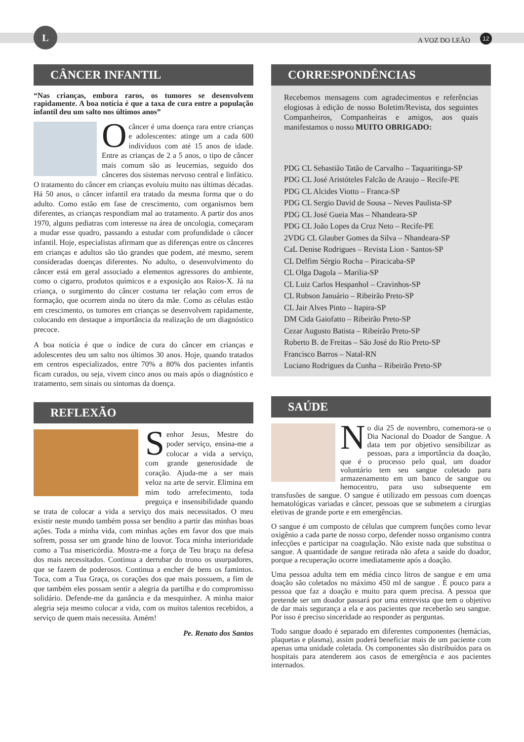L
A VOZ DO LEÃO 12
CÂNCER INFANTIL
“Nas crianças, embora raros, os tumores se desenvolvem rapidamente. A boa notícia é que a taxa de cura entre a população infantil deu um salto nos últimos anos”
O câncer é uma doença rara entre crianças e adolescentes: atinge um a cada 600 indivíduos com até 15 anos de idade. Entre as crianças de 2 a 5 anos, o tipo de câncer mais comum são as leucemias, seguido dos cânceres dos sistemas nervoso central e linfático. O tratamento do câncer em crianças evoluiu muito nas últimas décadas. Há 50 anos, o câncer infantil era tratado da mesma forma que o do adulto. Como estão em fase de crescimento, com organismos bem diferentes, as crianças respondiam mal ao tratamento. A partir dos anos 1970, alguns pediatras com interesse na área de oncologia, começaram a mudar esse quadro, passando a estudar com profundidade o câncer infantil. Hoje, especialistas afirmam que as diferenças entre os cânceres em crianças e adultos são tão grandes que podem, até mesmo, serem consideradas doenças diferentes. No adulto, o desenvolvimento do câncer está em geral associado a elementos agressores do ambiente, como o cigarro, produtos químicos e a exposição aos Raios-X. Já na criança, o surgimento do câncer costuma ter relação com erros de formação, que ocorrem ainda no útero da mãe. Como as células estão em crescimento, os tumores em crianças se desenvolvem rapidamente, colocando em destaque a importância da realização de um diagnóstico precoce.
A boa notícia é que o índice de cura do câncer em crianças e adolescentes deu um salto nos últimos 30 anos. Hoje, quando tratados em centros especializados, entre 70% a 80% dos pacientes infantis ficam curados, ou seja, vivem cinco anos ou mais após o diagnóstico e tratamento, sem sinais ou sintomas da doença.
REFLEXÃO
Senhor Jesus, Mestre do poder serviço, ensina-me a colocar a vida a serviço, com grande generosidade de coração. Ajuda-me a ser mais veloz na arte de servir. Elimina em mim todo arrefecimento, toda preguiça e insensibilidade quando se trata de colocar a vida a serviço dos mais necessitados. O meu existir neste mundo também possa ser bendito a partir das minhas boas ações. Toda a minha vida, com minhas ações em favor dos que mais sofrem, possa ser um grande hino de louvor. Toca minha interioridade como a Tua misericórdia. Mostra-me a força de Teu braço na defesa dos mais necessitados. Continua a derrubar do trono os usurpadores, que se fazem de poderosos. Continua a encher de bens os famintos. Toca, com a Tua Graça, os corações dos que mais possuem, a fim de que também eles possam sentir a alegria da partilha e do compromisso solidário. Defende-me da ganância e da mesquinhez. A minha maior alegria seja mesmo colocar a vida, com os muitos talentos recebidos, a serviço de quem mais necessita. Amém!
Pe. Renato dos Santos
CORRESPONDÊNCIAS
Recebemos mensagens com agradecimentos e referências elogiosas à edição de nosso Boletim/Revista, dos seguintes Companheiros, Companheiras e amigos, aos quais manifestamos o nosso MUITO OBRIGADO:
PDG CL Sebastião Tatão de Carvalho – Taquaritinga-SP
PDG CL José Aristóteles Falcão de Araujo – Recife-PE
PDG CL Alcides Viotto – Franca-SP
PDG CL Sergio David de Sousa – Neves Paulista-SP
PDG CL José Gueia Mas – Nhandeara-SP
PDG CL João Lopes da Cruz Neto – Recife-PE
2VDG CL Glauber Gomes da Silva – Nhandeara-SP
CaL Denise Rodrigues – Revista Lion - Santos-SP
CL Delfim Sérgio Rocha – Piracicaba-SP
CL Olga Dagola – Marilia-SP
CL Luiz Carlos Hespanhol – Cravinhos-SP
CL Rubson Januário – Ribeirão Preto-SP
CL Jair Alves Pinto – Itapira-SP
DM Cida Gaiofatto – Ribeirão Preto-SP
Cezar Augusto Batista – Ribeirão Preto-SP
Roberto B. de Freitas – São José do Rio Preto-SP
Francisco Barros – Natal-RN
Luciano Rodrigues da Cunha – Ribeirão Preto-SP
SAÚDE
No dia 25 de novembro, comemora-se o Dia Nacional do Doador de Sangue. A data tem por objetivo sensibilizar as pessoas, para a importância da doação, que é o processo pelo qual, um doador voluntário tem seu sangue coletado para armazenamento em um banco de sangue ou hemocentro, para uso subsequente em transfusões de sangue. O sangue é utilizado em pessoas com doenças hematológicas variadas e câncer, pessoas que se submetem a cirurgias eletivas de grande porte e em emergências.
O sangue é um composto de células que cumprem funções como levar oxigênio a cada parte de nosso corpo, defender nosso organismo contra infecções e participar na coagulação. Não existe nada que substitua o sangue. A quantidade de sangue retirada não afeta a saúde do doador, porque a recuperação ocorre imediatamente após a doação.
Uma pessoa adulta tem em média cinco litros de sangue e em uma doação são coletados no máximo 450 ml de sangue . É pouco para a pessoa que faz a doação e muito para quem precisa. A pessoa que pretende ser um doador passará por uma entrevista que tem o objetivo de dar mais segurança a ela e aos pacientes que receberão seu sangue. Por isso é preciso sinceridade ao responder as perguntas.
Todo sangue doado é separado em diferentes componentes (hemácias, plaquetas e plasma), assim poderá beneficiar mais de um paciente com apenas uma unidade coletada. Os componentes são distribuídos para os hospitais para atenderem aos casos de emergência e aos pacientes internados.